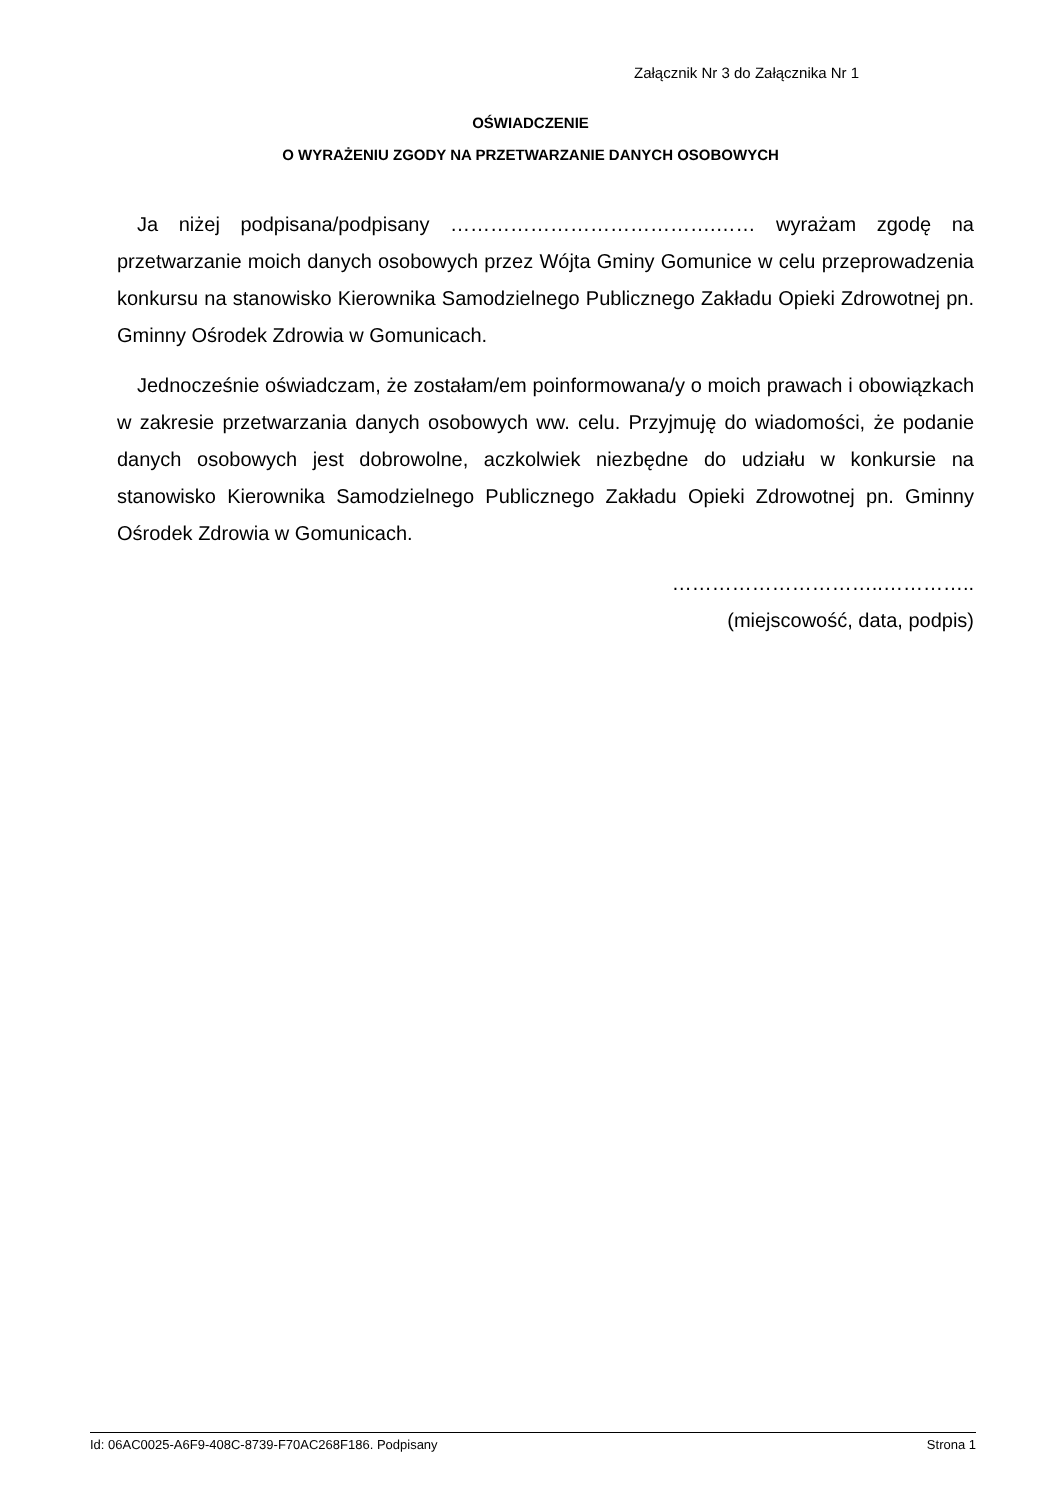Załącznik Nr 3 do Załącznika Nr 1
OŚWIADCZENIE
O WYRAŻENIU ZGODY NA PRZETWARZANIE DANYCH OSOBOWYCH
Ja niżej podpisana/podpisany ………………………………….…… wyrażam zgodę na przetwarzanie moich danych osobowych przez Wójta Gminy Gomunice w celu przeprowadzenia konkursu na stanowisko Kierownika Samodzielnego Publicznego Zakładu Opieki Zdrowotnej pn. Gminny Ośrodek Zdrowia w Gomunicach.
Jednocześnie oświadczam, że zostałam/em poinformowana/y o moich prawach i obowiązkach w zakresie przetwarzania danych osobowych ww. celu. Przyjmuję do wiadomości, że podanie danych osobowych jest dobrowolne, aczkolwiek niezbędne do udziału w konkursie na stanowisko Kierownika Samodzielnego Publicznego Zakładu Opieki Zdrowotnej pn. Gminny Ośrodek Zdrowia w Gomunicach.
…………………………..…………..
(miejscowość, data, podpis)
Id: 06AC0025-A6F9-408C-8739-F70AC268F186. Podpisany Strona 1